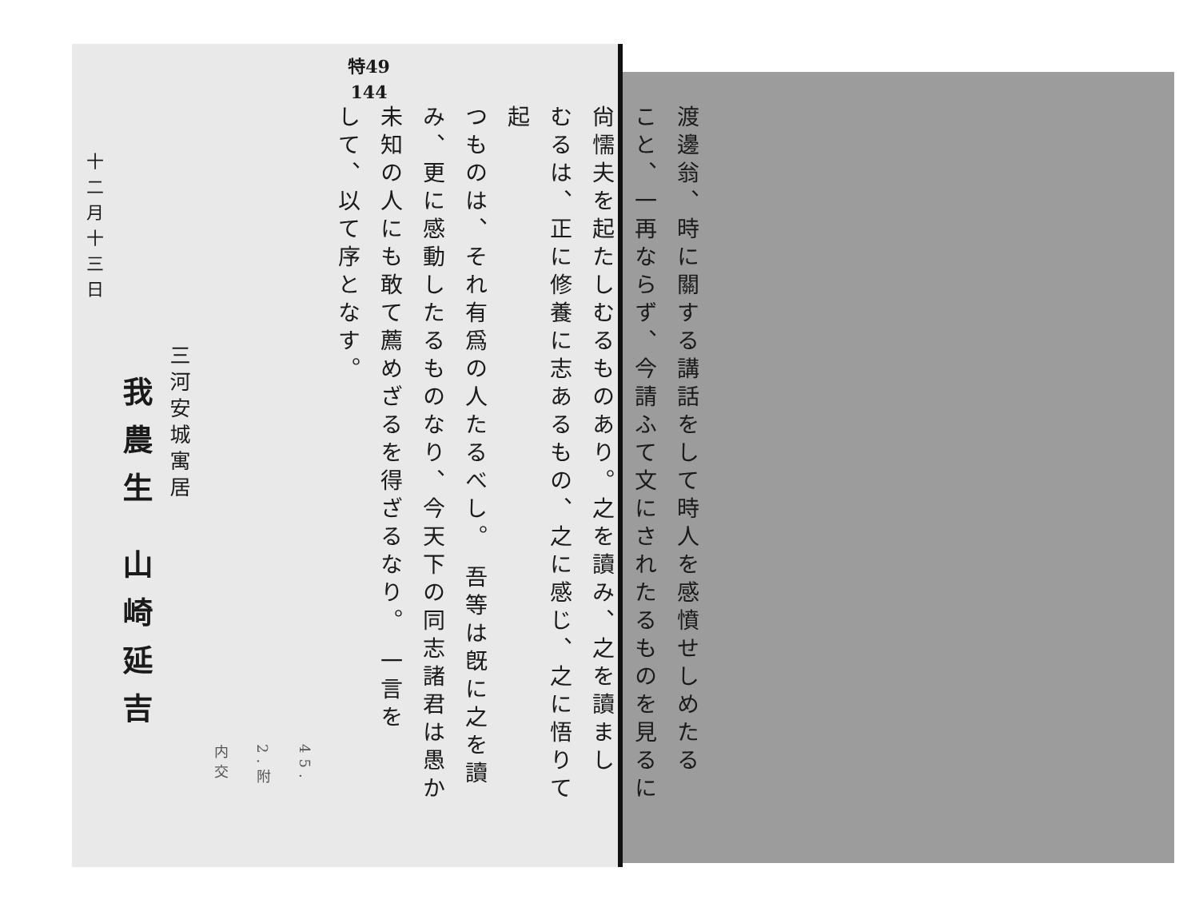特49
144
渡邊翁、時に關する講話をして時人を感憤せしめたる
こと、一再ならず、今請ふて文にされたるものを見るに
尙懦夫を起たしむるものあり。之を讀み、之を讀まし
むるは、正に修養に志あるもの、之に感じ、之に悟りて起
つものは、それ有爲の人たるべし。 吾等は旣に之を讀
み、更に感動したるものなり、今天下の同志諸君は愚か
未知の人にも敢て薦めざるを得ざるなり。 一言を
して、以て序となす。
45. 2.附 内交
三河安城寓居
我農生 山崎延吉
十二月十三日